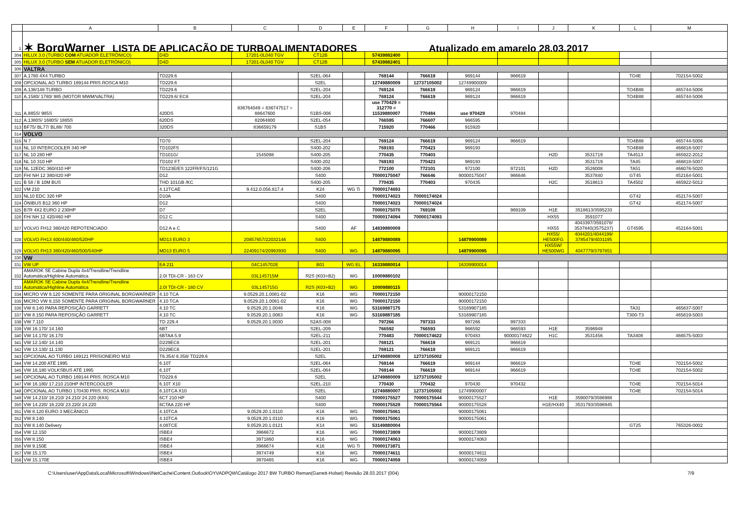| | A | B | C | D | E | F | G | H | I | J | K | L | M |
| --- | --- | --- | --- | --- | --- | --- | --- | --- | --- | --- | --- | --- | --- |
| 1 | ✶ BorgWarner LISTA DE APLICAÇÃO DE TURBOALIMENTADORES Atualizado em amarelo 28.03.2017 | | | | | | | | | | | | |
| 304 | HILUX 3.0 (TURBO COM ATUADOR ELETRÔNICO) | D4D | 17201-0L040 TGV | CT12B | | 57439882400 | | | | | | | |
| 305 | HILUX 3.0 (TURBO SEM ATUADOR ELETRÔNICO) | D4D | 17201-0L040 TGV | CT12B | | 57439882401 | | | | | | | |
| 306 | VALTRA | | | | | | | | | | | | |
| 307 | A.1780 4X4 TURBO | TD229.6 | | S2EL-064 | | 769144 | 766619 | 969144 | 966619 | | | TO4E | 702154-5002 |
| 308 | OPCIONAL AO TURBO 169144 PRIS.ROSCA M10 | TD229.6 | | S2EL | | 12749880009 | 12737105002 | 12749900009 | | | | | |
| 309 | A.138/148 TURBO | TD229.6 | | S2EL-204 | | 769124 | 766619 | 969124 | 966619 | | | TO4B88 | 465744-5006 |
| 310 | A.1580/ 1780/ 985 (MOTOR MWM/VALTRA) | TD229.6/ EC6 | | S2EL-204 | | 769124 | 766619 | 969124 | 966619 | | | TO4B88 | 465744-5006 |
| 311 | A.885S/ 985S | 420DS | 836764049 = 836747517 = 88647600 | S1BS-006 | | use 770429 = 312770 = 11539880007 | 770484 | use 970429 | 970484 | | | | |
| 312 | A.1380S/ 1680S/ 1885S | 620DS | 82064800 | S2EL-054 | | 766595 | 766607 | 966595 | | | | | |
| 313 | BF75/ BL77/ BL88/ 700 | 320DS | 836659179 | S1BS | | 715920 | 770466 | 915920 | | | | | |
| 314 | VOLVO | | | | | | | | | | | | |
| 315 | N 7 | TD70 | | S2EL-204 | | 769124 | 766619 | 969124 | 966619 | | | TO4B88 | 465744-5006 |
| 316 | NL 10 INTERCOOLER 340 HP | TD102FS | | S400-202 | | 769193 | 770423 | 969193 | | | | TO4B88 | 466818-5007 |
| 317 | NL 10 280 HP | TD101G/ | 1545098 | S400-205 | | 770435 | 770403 | | | H2D | 3531719 | TA4513 | 465922-2012 |
| 318 | NL 10 310 HP | TD102 FT | | S400-202 | | 769193 | 770423 | 969193 | | | 3531719 | TA45 | 466818-5007 |
| 319 | NL 12EDC 360/410 HP | TD123E/ES 122FR/FS/121G | | S400-206 | | 772100 | 772101 | 972100 | 972101 | H2D | 3526008 | TA51 | 466076-5020 |
| 320 | FH/ NH 12 380/420 HP | D12 | | S400 | | 70000175047 | 766646 | 90000175047 | 966646 | | 3537840 | GT45 | 452164-5001 |
| 321 | B 58 / B 10M BUS | THD 101GB /KC | | S400-205 | | 770435 | 770403 | 970435 | | H2C | 3518613 | TA4502 | 465922-5012 |
| 322 | VM 210 | 4.12TCAE | 9.412.0.056.817.4 | K24 | WG Ti | 70000174693 | | | | | | | |
| 323 | NL10 EDC 320 HP | D10A | | S400 | | 70000174023 | 70000174024 | | | | | GT42 | 452174-5007 |
| 324 | ÔNIBUS B12 360 HP | D12 | | S400 | | 70000174023 | 70000174024 | | | | | GT42 | 452174-5007 |
| 325 | B7R 4X2 EURO 2 230HP | D7 | | S2EL | | 70000175070 | 769109 | | 969109 | H1E | 3518613/3595233 | | |
| 326 | FH/ NH 12 420/460 HP | D12 C | | S400 | | 70000174094 | 70000174093 | | | HX55 | 3591077 | | |
| 327 | VOLVO FH12 380/420 REPOTENCIADO | D12 A e C | | S400 | AF | 14839880009 | | | | HX55 | 4043397/3591078/ 3537840(3575237) | GT4595 | 452164-5001 |
| 328 | VOLVO FH13 400/440/480/520HP | MD13 EURO 3 | 20857657/22032146 | S400 | | 14879880089 | | 14879900089 | | HX55/ HE500FG | 4044201/4044199/ 3785479/4031195 | | |
| 329 | VOLVO FH13 380/420/460/500/540HP | MD13 EURO 5 | 22409174/20993930 | S400 | WG | 14879880095 | | 14879900095 | | HX55W/ HE500WG | 4047779/3797851 | | |
| 330 | VW | | | | | | | | | | | | |
| 331 | VW UP | EA 211 | 04C145702E | B01 | WG EL | 16339880014 | | 16339900014 | | | | | |
| 332 | AMAROK SE Cabine Dupla 4x4/Trendline/Trendline Automática/Highline Automática | 2.0I TDI-CR - 163 CV | 03L145715M | R2S (K03+B2) | WG | 10009880102 | | | | | | | |
| 333 | AMAROK SE Cabine Dupla 4x4/Trendline/Trendline Automática/Highline Automática | 2.0I TDI-CR - 180 CV | 03L145715G | R2S (K03+B2) | WG | 10009880115 | | | | | | | |
| 334 | MICRO VW 8.120 SOMENTE PARA ORIGINAL BORGWARNER | 4.10 TCA | 9.0529.20.1.0081-02 | K16 | WG | 70000172150 | | 90000172150 | | | | | |
| 335 | MICRO VW 8.150 SOMENTE PARA ORIGINAL BORGWARNER | 4.10 TCA | 9.0529.20.1.0081-02 | K16 | WG | 70000172150 | | 90000172150 | | | | | |
| 336 | VW 8.140 PARA REPOSIÇÃO GARRETT | 4.10 TC | 9.0529.20.1.0046 | K16 | WG | 53169887175 | | 53169907185 | | | | TA31 | 465837-5007 |
| 337 | VW 8.150 PARA REPOSIÇÃO GARRETT | 4.10 TC | 9.0529.20.1.0063 | K16 | WG | 53169887185 | | 53169907185 | | | | T300-T3 | 465819-5003 |
| 338 | VW 7.110 | TD 229.4 | 9.0529.20.1.0030 | S2AS-008 | | 797266 | 797333 | 997266 | 997333 | | | | |
| 339 | VW 16.170/ 14.160 | 6BT | | S2EL-209 | | 766592 | 766593 | 966592 | 966593 | H1E | 3596948 | | |
| 340 | VW 14.170/ 16.170 | 6BTAA 5.9 | | S2EL-211 | | 770483 | 70000174622 | 970483 | 90000174622 | H1C | 3531456 | TA3408 | 466575-5003 |
| 341 | VW 12.140/ 14.140 | D229EC6 | | S2EL-201 | | 769121 | 766619 | 969121 | 966619 | | | | |
| 342 | VW 13.130/ 11.130 | D229EC6 | | S2EL-201 | | 769121 | 766619 | 969121 | 966619 | | | | |
| 343 | OPCIONAL AO TURBO 169121 PRISIONEIRO M10 | T6.354/ 6.358/ TD229.6 | | S2EL | | 12749880008 | 12737105002 | | | | | | |
| 344 | VW 14.200 ATÉ 1995 | 6.10T | | S2EL-064 | | 769144 | 766619 | 969144 | 966619 | | | TO4E | 702154-5002 |
| 345 | VW 16.180 VOLKSBUS ATÉ 1995 | 6.10T | | S2EL-064 | | 769144 | 766619 | 969144 | 966619 | | | TO4E | 702154-5002 |
| 346 | OPCIONAL AO TURBO 169144 PRIS. ROSCA M10 | TD229.6 | | S2EL | | 12749880009 | 12737105002 | | | | | | |
| 347 | VW 16.180/ 17.210 210HP INTERCOOLER | 6.10T X10 | | S2EL-210 | | 770430 | 770432 | 970430 | 970432 | | | TO4E | 702154-5014 |
| 348 | OPCIONAL AO TURBO 170430 PRIS. ROSCA M10 | 6.10TCA X10 | | S2EL | | 12749880007 | 12737105002 | 12749900007 | | | | TO4E | 702154-5014 |
| 349 | VW 14.210/ 16.210/ 24.210/ 24.220 (6X4) | 6CT 210 HP | | S400 | | 70000175527 | 70000175544 | 90000175527 | | H1E | 3590079/3596988 | | |
| 350 | VW 14.220/ 16.220/ 23.220/ 24.220 | 6CTAA 220 HP | | S400 | | 70000175528 | 70000175564 | 90000175528 | | H1E/HX40 | 3531793/3596945 | | |
| 351 | VW 8.120 EURO 3 MECÂNICO | 4.10TCA | 9.0529.20.1.0110 | K16 | WG | 70000175061 | | 90000175061 | | | | | |
| 352 | VW 8.140 | 4.10TCA | 9.0529.20.1.0110 | K16 | WG | 70000175061 | | 90000175061 | | | | | |
| 353 | VW 8.140 Delivery | 4.08TCE | 9.0529.20.1.0121 | K14 | WG | 53149880004 | | | | | | GT25 | 765326-0002 |
| 354 | VW 12.150 | ISBE4 | 3966672 | K16 | WG | 70000173809 | | 90000173809 | | | | | |
| 355 | VW 8.150 | ISBE4 | 3971860 | K16 | WG | 70000174063 | | 90000174063 | | | | | |
| 356 | VW 9.150E | ISBE4 | 3966674 | K16 | WG Ti | 70000173871 | | | | | | | |
| 357 | VW 15.170 | ISBE4 | 3974749 | K16 | WG | 70000174611 | | 90000174611 | | | | | |
| 358 | VW 15.170E | ISBE4 | 3970465 | K16 | WG | 70000174059 | | 90000174059 | | | | | |
C:\Users\user\AppData\Local\Microsoft\Windows\INetCache\Content.Outlook\OYVADPQW\Catálogo 2017 BW TURBO Reman(Garrett-Holset) Revisão 28.03.2017 (004) 7/9